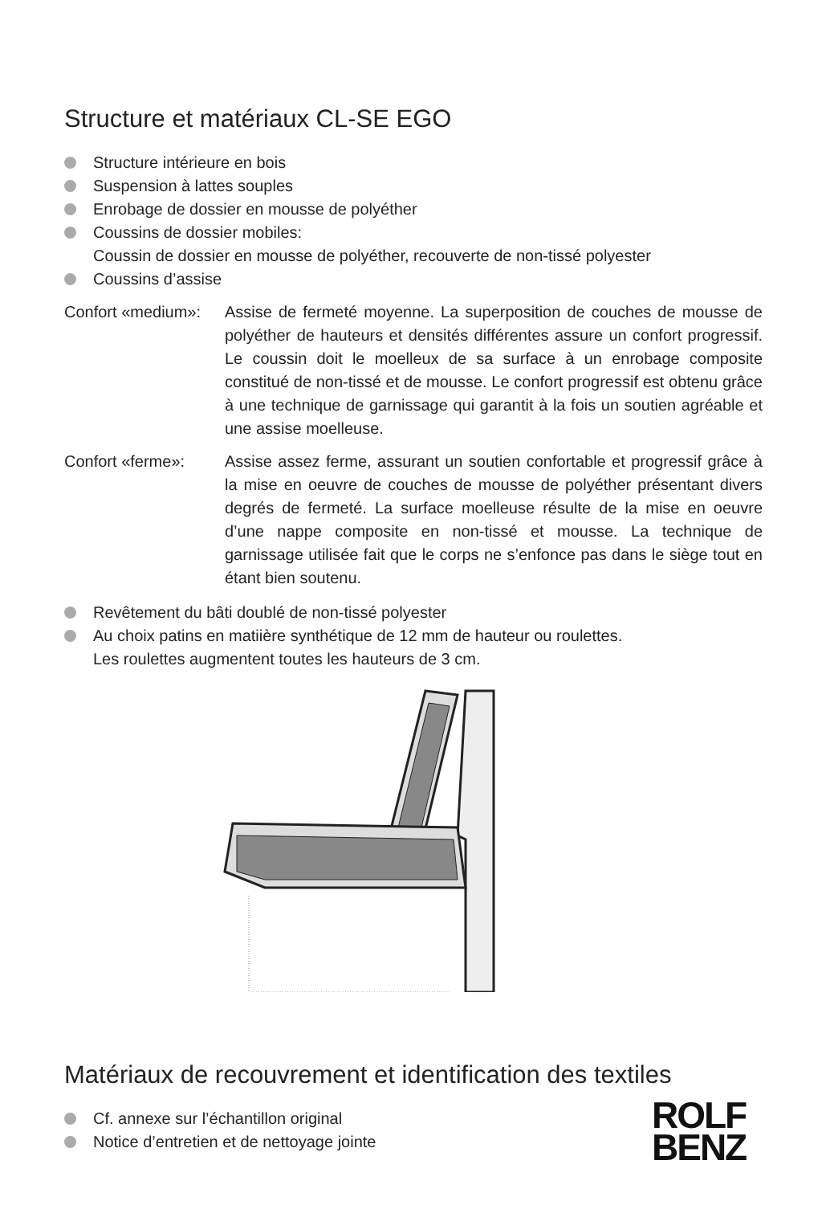Structure et matériaux CL-SE EGO
Structure intérieure en bois
Suspension à lattes souples
Enrobage de dossier en mousse de polyéther
Coussins de dossier mobiles:
Coussin de dossier en mousse de polyéther, recouverte de non-tissé polyester
Coussins d’assise
Confort «medium»:
Assise de fermeté moyenne. La superposition de couches de mousse de polyéther de hauteurs et densités différentes assure un confort progressif. Le coussin doit le moelleux de sa surface à un enrobage composite constitué de non-tissé et de mousse. Le confort progressif est obtenu grâce à une technique de garnissage qui garantit à la fois un soutien agréable et une assise moelleuse.
Confort «ferme»: Assise assez ferme, assurant un soutien confortable et progressif grâce à la mise en oeuvre de couches de mousse de polyéther présentant divers degrés de fermeté. La surface moelleuse résulte de la mise en oeuvre d’une nappe composite en non-tissé et mousse. La technique de garnissage utilisée fait que le corps ne s’enfonce pas dans le siège tout en étant bien soutenu.
Revêtement du bâti doublé de non-tissé polyester
Au choix patins en matiière synthétique de 12 mm de hauteur ou roulettes.
Les roulettes augmentent toutes les hauteurs de 3 cm.
Matériaux de recouvrement et identification des textiles
Cf. annexe sur l’échantillon original
Notice d’entretien et de nettoyage jointe
ROLF
BENZ